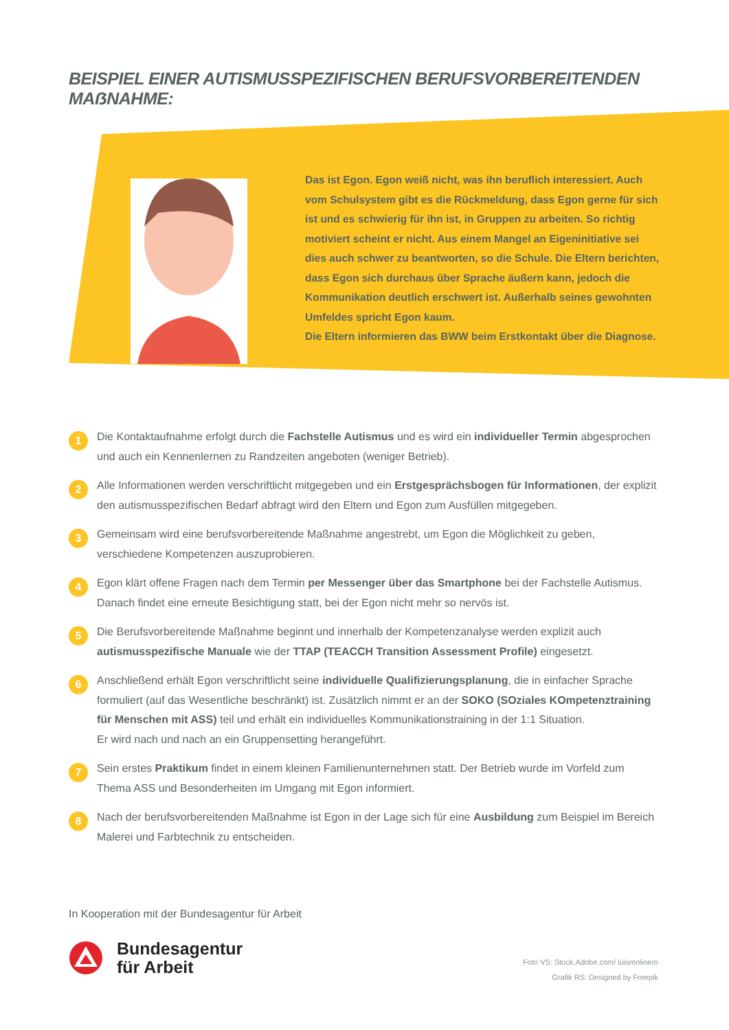BEISPIEL EINER AUTISMUSSPEZIFISCHEN BERUFSVORBEREITENDEN MAẞNAHME:
Das ist Egon. Egon weiß nicht, was ihn beruflich interessiert. Auch vom Schulsystem gibt es die Rückmeldung, dass Egon gerne für sich ist und es schwierig für ihn ist, in Gruppen zu arbeiten. So richtig motiviert scheint er nicht. Aus einem Mangel an Eigeninitiative sei dies auch schwer zu beantworten, so die Schule. Die Eltern berichten, dass Egon sich durchaus über Sprache äußern kann, jedoch die Kommunikation deutlich erschwert ist. Außerhalb seines gewohnten Umfeldes spricht Egon kaum.
Die Eltern informieren das BWW beim Erstkontakt über die Diagnose.
1 Die Kontaktaufnahme erfolgt durch die Fachstelle Autismus und es wird ein individueller Termin abgesprochen und auch ein Kennenlernen zu Randzeiten angeboten (weniger Betrieb).
2 Alle Informationen werden verschriftlicht mitgegeben und ein Erstgesprächsbogen für Informationen, der explizit den autismusspezifischen Bedarf abfragt wird den Eltern und Egon zum Ausfüllen mitgegeben.
3 Gemeinsam wird eine berufsvorbereitende Maßnahme angestrebt, um Egon die Möglichkeit zu geben, verschiedene Kompetenzen auszuprobieren.
4 Egon klärt offene Fragen nach dem Termin per Messenger über das Smartphone bei der Fachstelle Autismus. Danach findet eine erneute Besichtigung statt, bei der Egon nicht mehr so nervös ist.
5 Die Berufsvorbereitende Maßnahme beginnt und innerhalb der Kompetenzanalyse werden explizit auch autismusspezifische Manuale wie der TTAP (TEACCH Transition Assessment Profile) eingesetzt.
6 Anschließend erhält Egon verschriftlicht seine individuelle Qualifizierungsplanung, die in einfacher Sprache formuliert (auf das Wesentliche beschränkt) ist. Zusätzlich nimmt er an der SOKO (SOziales KOmpetenztraining für Menschen mit ASS) teil und erhält ein individuelles Kommunikationstraining in der 1:1 Situation.
Er wird nach und nach an ein Gruppensetting herangeführt.
7 Sein erstes Praktikum findet in einem kleinen Familienunternehmen statt. Der Betrieb wurde im Vorfeld zum Thema ASS und Besonderheiten im Umgang mit Egon informiert.
8 Nach der berufsvorbereitenden Maßnahme ist Egon in der Lage sich für eine Ausbildung zum Beispiel im Bereich Malerei und Farbtechnik zu entscheiden.
In Kooperation mit der Bundesagentur für Arbeit
Bundesagentur
für Arbeit
Foto VS: Stock.Adobe.com/ luismolinero
Grafik RS: Designed by Freepik